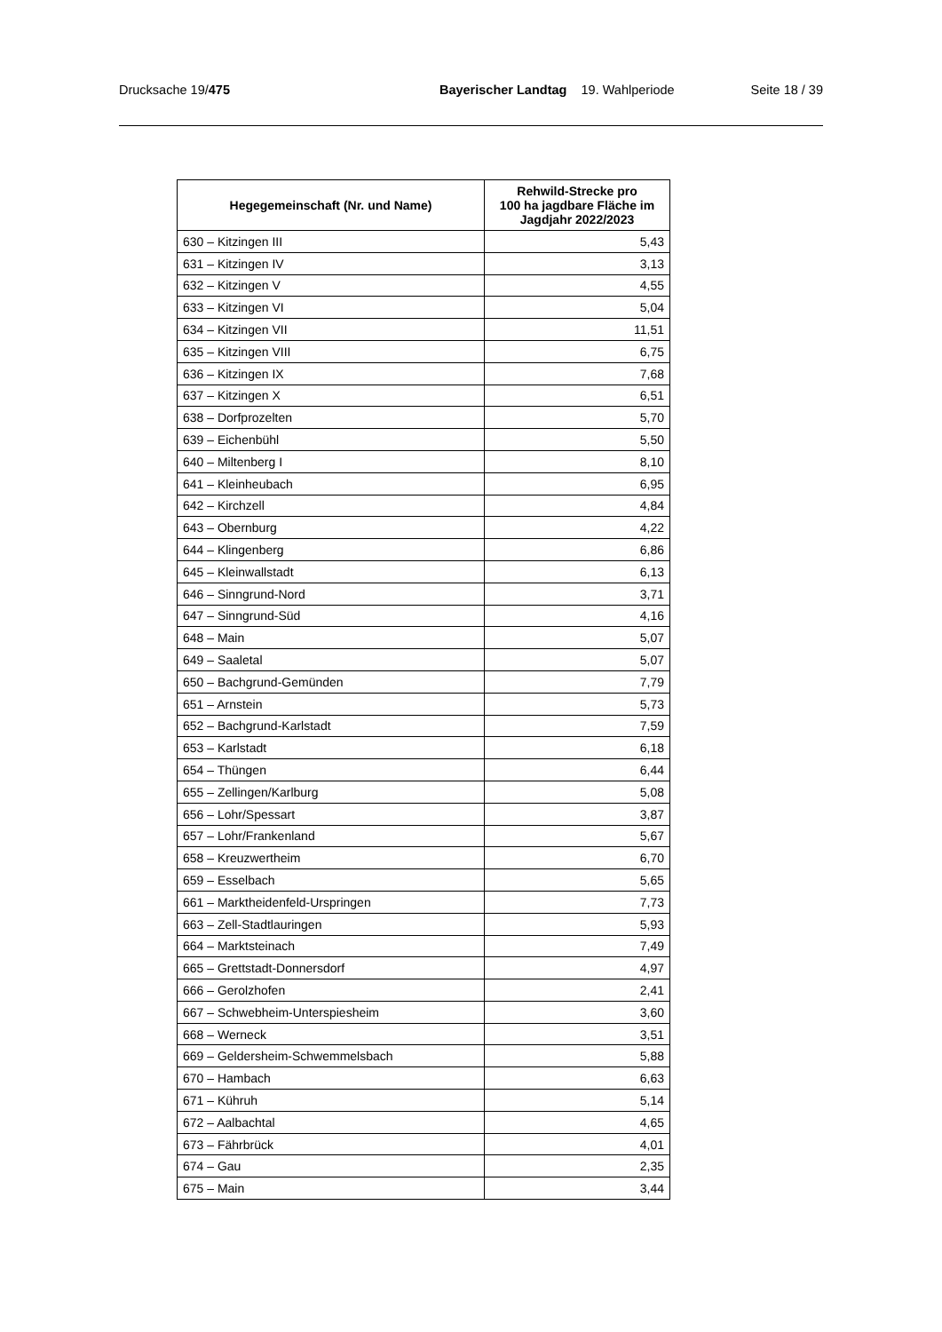Drucksache 19/475 Bayerischer Landtag 19. Wahlperiode Seite 18 / 39
| Hegegemeinschaft (Nr. und Name) | Rehwild-Strecke pro 100 ha jagdbare Fläche im Jagdjahr 2022/2023 |
| --- | --- |
| 630 – Kitzingen III | 5,43 |
| 631 – Kitzingen IV | 3,13 |
| 632 – Kitzingen V | 4,55 |
| 633 – Kitzingen VI | 5,04 |
| 634 – Kitzingen VII | 11,51 |
| 635 – Kitzingen VIII | 6,75 |
| 636 – Kitzingen IX | 7,68 |
| 637 – Kitzingen X | 6,51 |
| 638 – Dorfprozelten | 5,70 |
| 639 – Eichenbühl | 5,50 |
| 640 – Miltenberg I | 8,10 |
| 641 – Kleinheubach | 6,95 |
| 642 – Kirchzell | 4,84 |
| 643 – Obernburg | 4,22 |
| 644 – Klingenberg | 6,86 |
| 645 – Kleinwallstadt | 6,13 |
| 646 – Sinngrund-Nord | 3,71 |
| 647 – Sinngrund-Süd | 4,16 |
| 648 – Main | 5,07 |
| 649 – Saaletal | 5,07 |
| 650 – Bachgrund-Gemünden | 7,79 |
| 651 – Arnstein | 5,73 |
| 652 – Bachgrund-Karlstadt | 7,59 |
| 653 – Karlstadt | 6,18 |
| 654 – Thüngen | 6,44 |
| 655 – Zellingen/Karlburg | 5,08 |
| 656 – Lohr/Spessart | 3,87 |
| 657 – Lohr/Frankenland | 5,67 |
| 658 – Kreuzwertheim | 6,70 |
| 659 – Esselbach | 5,65 |
| 661 – Marktheidenfeld-Urspringen | 7,73 |
| 663 – Zell-Stadtlauringen | 5,93 |
| 664 – Marktsteinach | 7,49 |
| 665 – Grettstadt-Donnersdorf | 4,97 |
| 666 – Gerolzhofen | 2,41 |
| 667 – Schwebheim-Unterspiesheim | 3,60 |
| 668 – Werneck | 3,51 |
| 669 – Geldersheim-Schwemmelsbach | 5,88 |
| 670 – Hambach | 6,63 |
| 671 – Kühruh | 5,14 |
| 672 – Aalbachtal | 4,65 |
| 673 – Fährbrück | 4,01 |
| 674 – Gau | 2,35 |
| 675 – Main | 3,44 |